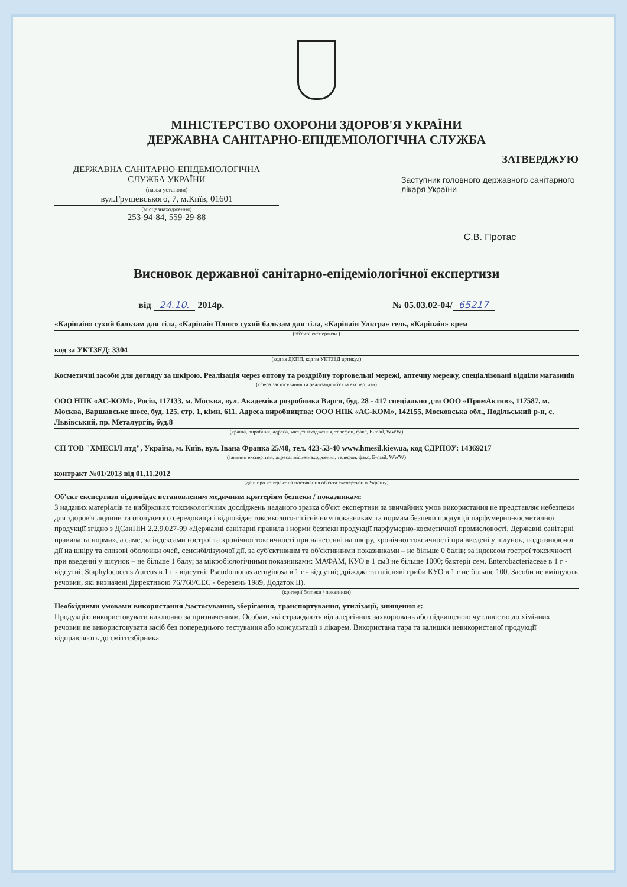МІНІСТЕРСТВО ОХОРОНИ ЗДОРОВ'Я УКРАЇНИ
ДЕРЖАВНА САНІТАРНО-ЕПІДЕМІОЛОГІЧНА СЛУЖБА
ДЕРЖАВНА САНІТАРНО-ЕПІДЕМІОЛОГІЧНА СЛУЖБА УКРАЇНИ
(назва установи)
вул.Грушевського, 7, м.Київ, 01601
(місцезнаходження)
253-94-84, 559-29-88
ЗАТВЕРДЖУЮ
Заступник головного державного санітарного лікаря України
С.В. Протас
Висновок державної санітарно-епідеміологічної експертизи
від 24.10. 2014р. № 05.03.02-04/ 65217
«Каріпаін» сухий бальзам для тіла, «Каріпаін Плюс» сухий бальзам для тіла, «Каріпаін Ультра» гель, «Каріпаін» крем
(об'єкта експертизи )
код за УКТЗЕД: 3304
(код за ДКПП, код за УКТЗЕД артикул)
Косметичні засоби для догляду за шкірою. Реалізація через оптову та роздрібну торговельні мережі, аптечну мережу, спеціалізовані відділи магазинів
(сфера застосування та реалізації об'єкта експертизи)
ООО НПК «АС-КОМ», Росія, 117133, м. Москва, вул. Академіка розробника Варгн, буд. 28 - 417 спеціально для ООО «ПромАктнв», 117587, м. Москва, Варшавське шосе, буд. 125, стр. 1, кімн. 611. Адреса виробництва: ООО НПК «АС-КОМ», 142155, Московська обл., Подільський р-н, с. Львівський, пр. Металургів, буд.8
(країна, виробник, адреса, місцезнаходження, телефон, факс, E-mail, WWW)
СП ТОВ "ХМЕСІЛ лтд", Україна, м. Київ, вул. Івана Франка 25/40, тел. 423-53-40 www.hmesil.kiev.ua, код ЄДРПОУ: 14369217
(заявник експертизи, адреса, місцезнаходження, телефон, факс, E-mail, WWW)
контракт №01/2013 від 01.11.2012
(дані про контракт на постачання об'єкта експертизи в Україну)
Об'єкт експертизи відповідає встановленим медичним критеріям безпеки / показникам:
З наданих матеріалів та вибіркових токсикологічних досліджень наданого зразка об'єкт експертизи за звичайних умов використання не представляє небезпеки для здоров'я людини та оточуючого середовища і відповідає токсиколого-гігієнічним показникам та нормам безпеки продукції парфумерно-косметичної продукції згідно з ДСанПіН 2.2.9.027-99 «Державні санітарні правила і норми безпеки продукції парфумерно-косметичної промисловості. Державні санітарні правила та норми», а саме, за індексами гострої та хронічної токсичності при нанесенні на шкіру, хронічної токсичності при введені у шлунок, подразнюючої дії на шкіру та слизові оболонки очей, сенсибілізуючої дії, за суб'єктивним та об'єктивними показниками – не більше 0 балів; за індексом гострої токсичності при введенні у шлунок – не більше 1 балу; за мікробіологічними показниками: МАФАМ, КУО в 1 см3 не більше 1000; бактерії сем. Enterobacteriaceae в 1 г - відсутні; Staphylococcus Aureus в 1 г - відсутні; Pseudomonas aeruginosa в 1 г - відсутні; дріжджі та плісняві гриби КУО в 1 г не більше 100. Засоби не вміщують речовин, які визначені Директивою 76/768/ЄЕС - березень 1989, Додаток II).
(критерії безпеки / показники)
Необхідними умовами використання /застосування, зберігання, транспортування, утилізації, знищення є:
Продукцію використовувати виключно за призначенням. Особам, які страждають від алергічних захворювань або підвищеною чутливістю до хімічних речовин не використовувати засіб без попереднього тестування або консультації з лікарем. Використана тара та залишки невикористаної продукції відправляють до сміттєзбірника.